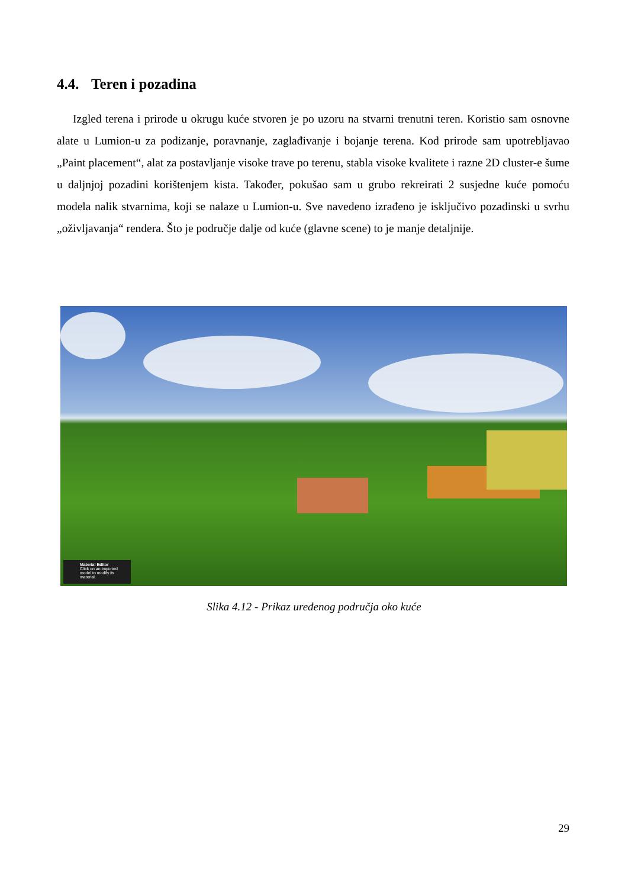4.4. Teren i pozadina
Izgled terena i prirode u okrugu kuće stvoren je po uzoru na stvarni trenutni teren. Koristio sam osnovne alate u Lumion-u za podizanje, poravnanje, zaglađivanje i bojanje terena. Kod prirode sam upotrebljavao „Paint placement“, alat za postavljanje visoke trave po terenu, stabla visoke kvalitete i razne 2D cluster-e šume u daljnjoj pozadini korištenjem kista. Također, pokušao sam u grubo rekreirati 2 susjedne kuće pomoću modela nalik stvarnima, koji se nalaze u Lumion-u. Sve navedeno izrađeno je isključivo pozadinski u svrhu „oživljavanja“ rendera. Što je područje dalje od kuće (glavne scene) to je manje detaljnije.
Material Editor
Click on an imported model to modify its material.
Slika 4.12 - Prikaz uređenog područja oko kuće
29